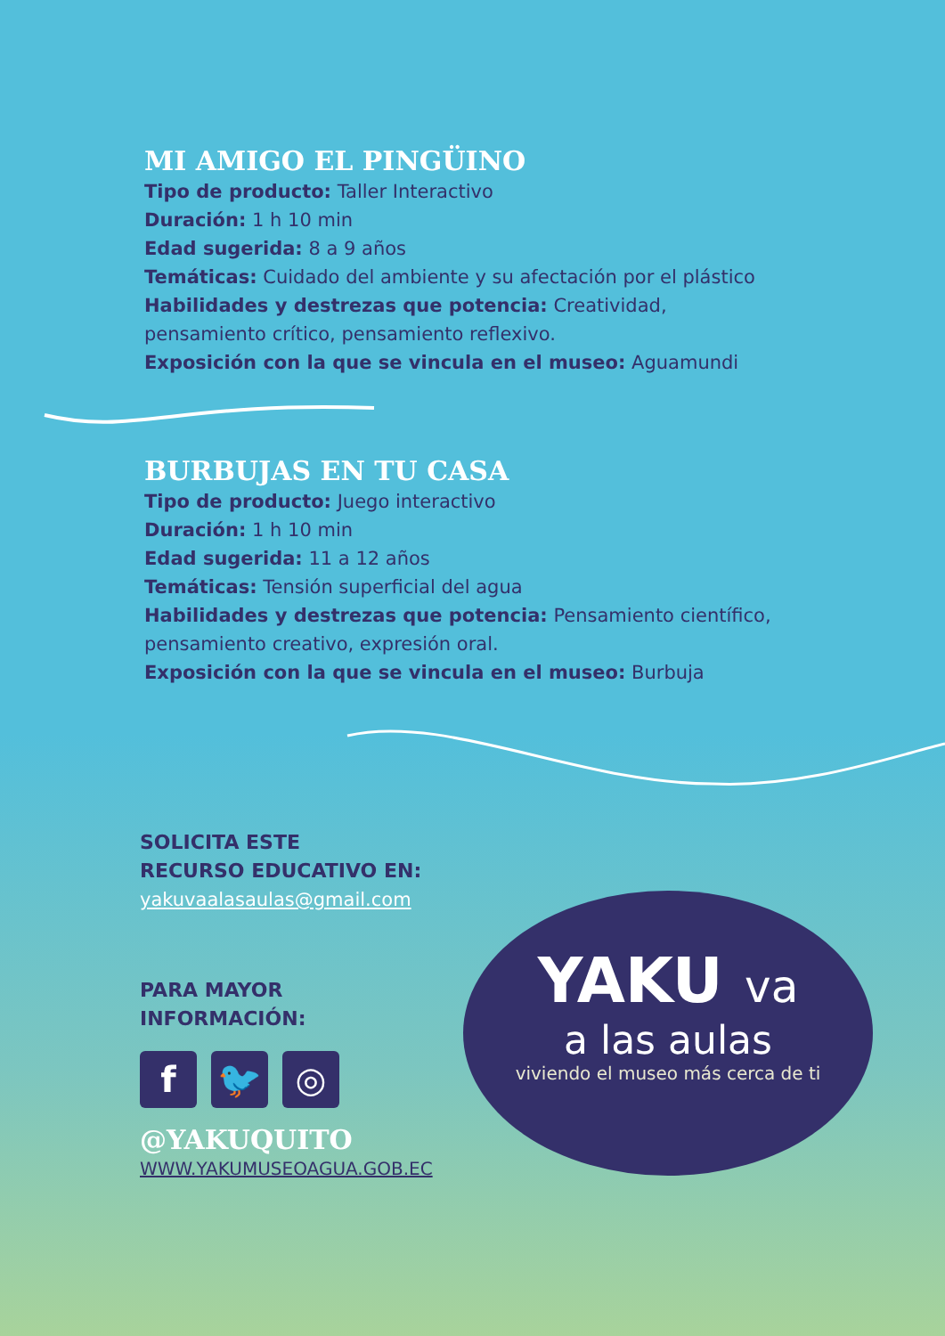MI AMIGO EL PINGÜINO
Tipo de producto: Taller Interactivo
Duración: 1 h 10 min
Edad sugerida: 8 a 9 años
Temáticas: Cuidado del ambiente y su afectación por el plástico
Habilidades y destrezas que potencia: Creatividad, pensamiento crítico, pensamiento reflexivo.
Exposición con la que se vincula en el museo: Aguamundi
BURBUJAS EN TU CASA
Tipo de producto: Juego interactivo
Duración: 1 h 10 min
Edad sugerida: 11 a 12 años
Temáticas: Tensión superficial del agua
Habilidades y destrezas que potencia: Pensamiento científico, pensamiento creativo, expresión oral.
Exposición con la que se vincula en el museo: Burbuja
SOLICITA ESTE
RECURSO EDUCATIVO EN:
yakuvaalasaulas@gmail.com
PARA MAYOR
INFORMACIÓN:
f 🐦 ◎
@YAKUQUITO
WWW.YAKUMUSEOAGUA.GOB.EC
YAKU va
a las aulas
viviendo el museo más cerca de ti